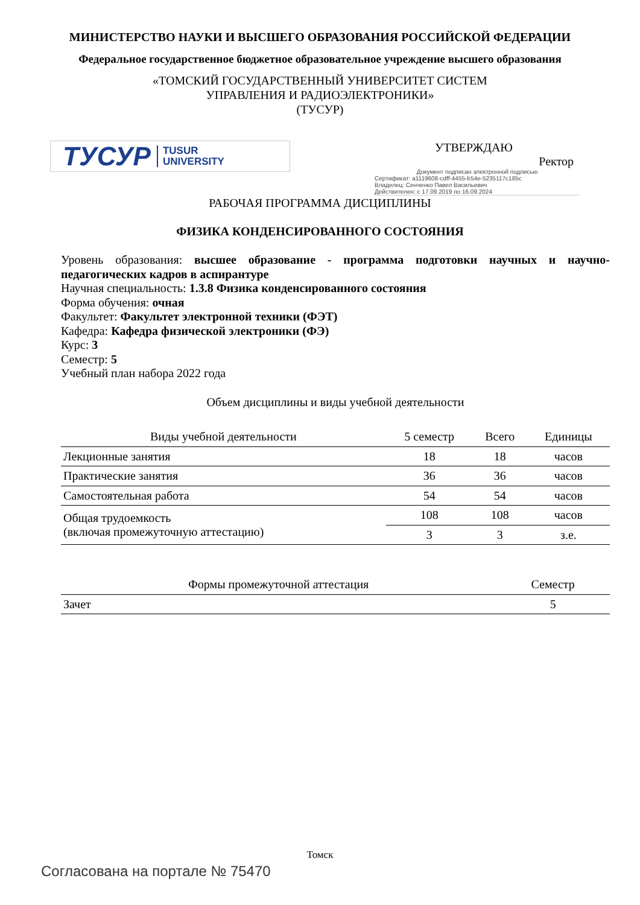МИНИСТЕРСТВО НАУКИ И ВЫСШЕГО ОБРАЗОВАНИЯ РОССИЙСКОЙ ФЕДЕРАЦИИ
Федеральное государственное бюджетное образовательное учреждение высшего образования
«ТОМСКИЙ ГОСУДАРСТВЕННЫЙ УНИВЕРСИТЕТ СИСТЕМ
УПРАВЛЕНИЯ И РАДИОЭЛЕКТРОНИКИ»
(ТУСУР)
ТУСУР TUSUR
UNIVERSITY
УТВЕРЖДАЮ
Ректор
Документ подписан электронной подписью
Сертификат: a1119608-cdff-4455-b54e-5235117c185c
Владелец: Сенченко Павел Васильевич
Действителен: с 17.09.2019 по 16.09.2024
РАБОЧАЯ ПРОГРАММА ДИСЦИПЛИНЫ
ФИЗИКА КОНДЕНСИРОВАННОГО СОСТОЯНИЯ
Уровень образования: высшее образование - программа подготовки научных и научно-педагогических кадров в аспирантуре
Научная специальность: 1.3.8 Физика конденсированного состояния
Форма обучения: очная
Факультет: Факультет электронной техники (ФЭТ)
Кафедра: Кафедра физической электроники (ФЭ)
Курс: 3
Семестр: 5
Учебный план набора 2022 года
Объем дисциплины и виды учебной деятельности
| Виды учебной деятельности | 5 семестр | Всего | Единицы |
| --- | --- | --- | --- |
| Лекционные занятия | 18 | 18 | часов |
| Практические занятия | 36 | 36 | часов |
| Самостоятельная работа | 54 | 54 | часов |
| Общая трудоемкость (включая промежуточную аттестацию) | 108 | 108 | часов |
| | 3 | 3 | з.е. |
| Формы промежуточной аттестация | Семестр |
| --- | --- |
| Зачет | 5 |
Томск
Согласована на портале № 75470